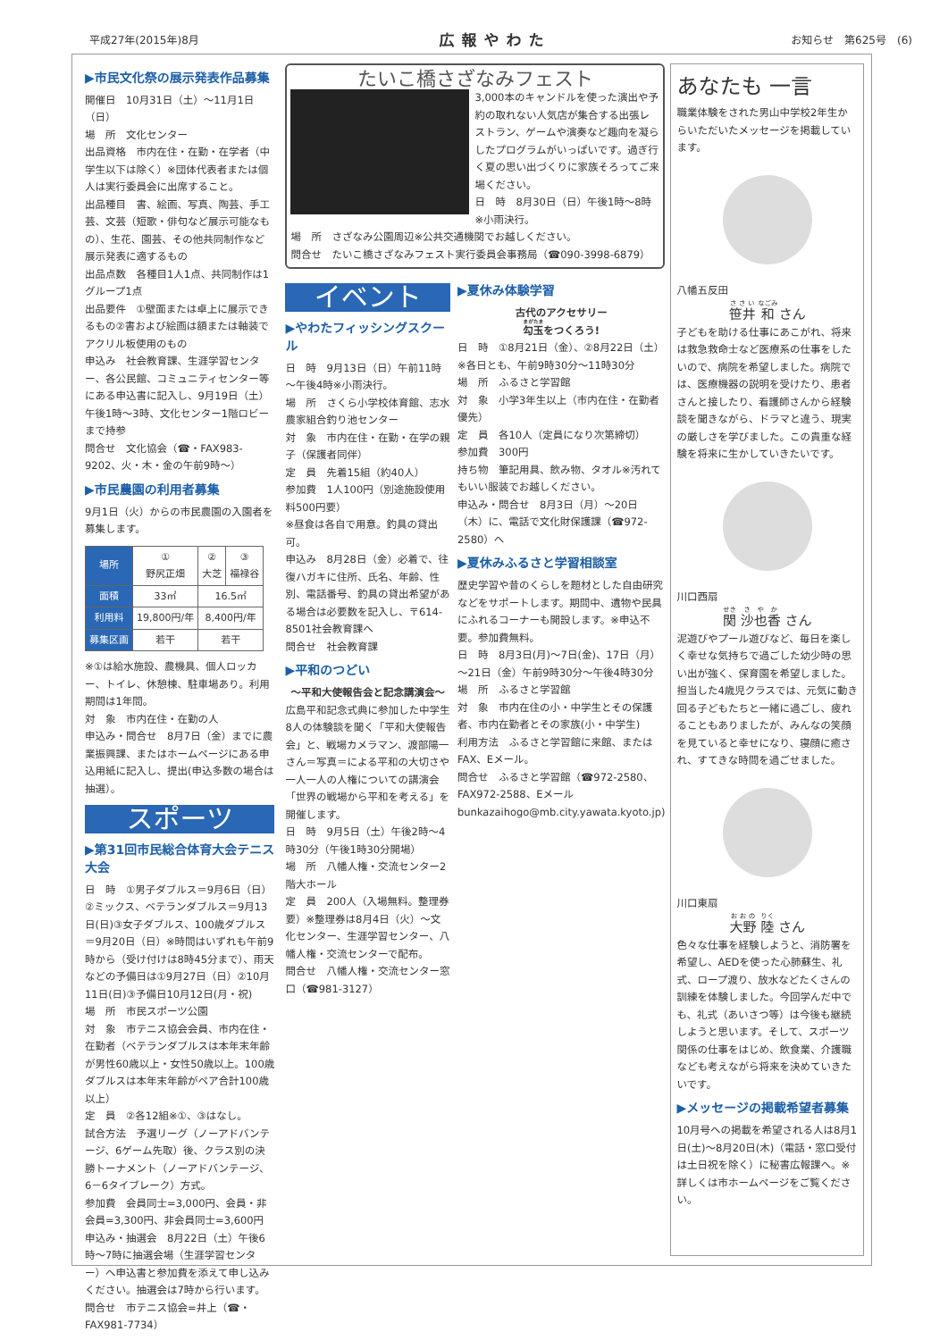平成27年(2015年)8月 広報やわた お知らせ　第625号　(6)
▶市民文化祭の展示発表作品募集
開催日　10月31日（土）～11月1日（日）
場　所　文化センター
出品資格　市内在住・在勤・在学者（中学生以下は除く）※団体代表者または個人は実行委員会に出席すること。
出品種目　書、絵画、写真、陶芸、手工芸、文芸（短歌・俳句など展示可能なもの）、生花、園芸、その他共同制作など展示発表に適するもの
出品点数　各種目1人1点、共同制作は1グループ1点
出品要件　①壁面または卓上に展示できるもの②書および絵画は額または軸装でアクリル板使用のもの
申込み　社会教育課、生涯学習センター、各公民館、コミュニティセンター等にある申込書に記入し、9月19日（土）午後1時～3時、文化センター1階ロビーまで持参
問合せ　文化協会（☎・FAX983-9202、火・木・金の午前9時～）
▶市民農園の利用者募集
9月1日（火）からの市民農園の入園者を募集します。
| 場所 | ① 野尻正畑 | ② 大芝 | ③ 福禄谷 |
| 面積 | 33㎡ | 16.5㎡ | |
| 利用料 | 19,800円/年 | 8,400円/年 | |
| 募集区画 | 若干 | 若干 | |
※①は給水施設、農機具、個人ロッカー、トイレ、休憩棟、駐車場あり。利用期間は1年間。
対　象　市内在住・在勤の人
申込み・問合せ　8月7日（金）までに農業振興課、またはホームページにある申込用紙に記入し、提出(申込多数の場合は抽選）。
スポーツ
▶第31回市民総合体育大会テニス大会
日　時　①男子ダブルス＝9月6日（日）②ミックス、ベテランダブルス＝9月13日(日)③女子ダブルス、100歳ダブルス＝9月20日（日）※時間はいずれも午前9時から（受け付けは8時45分まで）、雨天などの予備日は①9月27日（日）②10月11日(日)③予備日10月12日(月・祝)
場　所　市民スポーツ公園
対　象　市テニス協会会員、市内在住・在勤者（ベテランダブルスは本年末年齢が男性60歳以上・女性50歳以上。100歳ダブルスは本年末年齢がペア合計100歳以上）
定　員　②各12組※①、③はなし。
試合方法　予選リーグ（ノーアドバンテージ、6ゲーム先取）後、クラス別の決勝トーナメント（ノーアドバンテージ、6－6タイブレーク）方式。
参加費　会員同士=3,000円、会員・非会員=3,300円、非会員同士=3,600円
申込み・抽選会　8月22日（土）午後6時～7時に抽選会場（生涯学習センター）へ申込書と参加費を添えて申し込みください。抽選会は7時から行います。
問合せ　市テニス協会=井上（☎・FAX981-7734）
たいこ橋さざなみフェスト
3,000本のキャンドルを使った演出や予約の取れない人気店が集合する出張レストラン、ゲームや演奏など趣向を凝らしたプログラムがいっぱいです。過ぎ行く夏の思い出づくりに家族そろってご来場ください。
日　時　8月30日（日）午後1時～8時※小雨決行。
場　所　さざなみ公園周辺※公共交通機関でお越しください。
問合せ　たいこ橋さざなみフェスト実行委員会事務局（☎090-3998-6879）
イベント
▶やわたフィッシングスクール
日　時　9月13日（日）午前11時～午後4時※小雨決行。
場　所　さくら小学校体育館、志水農家組合釣り池センター
対　象　市内在住・在勤・在学の親子（保護者同伴）
定　員　先着15組（約40人）
参加費　1人100円（別途施設使用料500円要）
※昼食は各自で用意。釣具の貸出可。
申込み　8月28日（金）必着で、往復ハガキに住所、氏名、年齢、性別、電話番号、釣具の貸出希望がある場合は必要数を記入し、〒614-8501社会教育課へ
問合せ　社会教育課
▶平和のつどい
～平和大使報告会と記念講演会～
広島平和記念式典に参加した中学生8人の体験談を聞く「平和大使報告会」と、戦場カメラマン、渡部陽一さん＝写真＝による平和の大切さや一人一人の人権についての講演会「世界の戦場から平和を考える」を開催します。
日　時　9月5日（土）午後2時～4時30分（午後1時30分開場）
場　所　八幡人権・交流センター2階大ホール
定　員　200人（入場無料。整理券要）※整理券は8月4日（火）～文化センター、生涯学習センター、八幡人権・交流センターで配布。
問合せ　八幡人権・交流センター窓口（☎981-3127）
▶夏休み体験学習
古代のアクセサリー
勾玉をつくろう!
日　時　①8月21日（金）、②8月22日（土）※各日とも、午前9時30分～11時30分
場　所　ふるさと学習館
対　象　小学3年生以上（市内在住・在勤者優先）
定　員　各10人（定員になり次第締切）
参加費　300円
持ち物　筆記用具、飲み物、タオル※汚れてもいい服装でお越しください。
申込み・問合せ　8月3日（月）～20日（木）に、電話で文化財保護課（☎972-2580）へ
▶夏休みふるさと学習相談室
歴史学習や昔のくらしを題材とした自由研究などをサポートします。期間中、遺物や民具にふれるコーナーも開設します。※申込不要。参加費無料。
日　時　8月3日(月)～7日(金)、17日（月）～21日（金）午前9時30分～午後4時30分
場　所　ふるさと学習館
対　象　市内在住の小・中学生とその保護者、市内在勤者とその家族(小・中学生)
利用方法　ふるさと学習館に来館、またはFAX、Eメール。
問合せ　ふるさと学習館（☎972-2580、FAX972-2588、Eメールbunkazaihogo@mb.city.yawata.kyoto.jp)
あなたも 一言
職業体験をされた男山中学校2年生からいただいたメッセージを掲載しています。
八幡五反田
笹井 和 さん
子どもを助ける仕事にあこがれ、将来は救急救命士など医療系の仕事をしたいので、病院を希望しました。病院では、医療機器の説明を受けたり、患者さんと接したり、看護師さんから経験談を聞きながら、ドラマと違う、現実の厳しさを学びました。この貴重な経験を将来に生かしていきたいです。
川口西扇
関 沙也香 さん
泥遊びやプール遊びなど、毎日を楽しく幸せな気持ちで過ごした幼少時の思い出が強く、保育園を希望しました。担当した4歳児クラスでは、元気に動き回る子どもたちと一緒に過ごし、疲れることもありましたが、みんなの笑顔を見ていると幸せになり、寝顔に癒され、すてきな時間を過ごせました。
川口東扇
大野 陸 さん
色々な仕事を経験しようと、消防署を希望し、AEDを使った心肺蘇生、礼式、ロープ渡り、放水などたくさんの訓練を体験しました。今回学んだ中でも、礼式（あいさつ等）は今後も継続しようと思います。そして、スポーツ関係の仕事をはじめ、飲食業、介護職なども考えながら将来を決めていきたいです。
▶メッセージの掲載希望者募集
10月号への掲載を希望される人は8月1日(土)～8月20日(木)（電話・窓口受付は土日祝を除く）に秘書広報課へ。※詳しくは市ホームページをご覧ください。